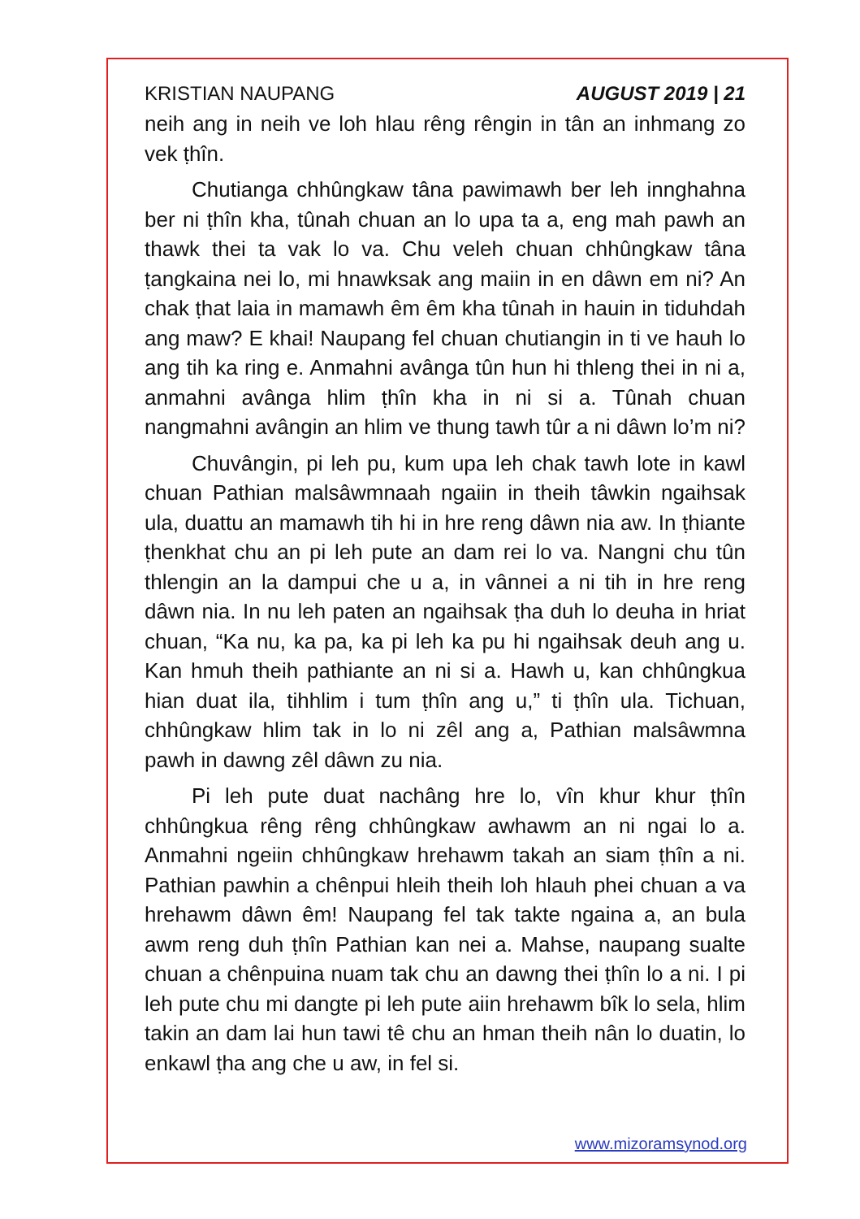KRISTIAN NAUPANG AUGUST 2019 | 21
neih ang in neih ve loh hlau rêng rêngin in tân an inhmang zo vek ṭhîn.
Chutianga chhûngkaw tâna pawimawh ber leh innghahna ber ni ṭhîn kha, tûnah chuan an lo upa ta a, eng mah pawh an thawk thei ta vak lo va. Chu veleh chuan chhûngkaw tâna ṭangkaina nei lo, mi hnawksak ang maiin in en dâwn em ni? An chak ṭhat laia in mamawh êm êm kha tûnah in hauin in tiduhdah ang maw? E khai! Naupang fel chuan chutiangin in ti ve hauh lo ang tih ka ring e. Anmahni avânga tûn hun hi thleng thei in ni a, anmahni avânga hlim ṭhîn kha in ni si a. Tûnah chuan nangmahni avângin an hlim ve thung tawh tûr a ni dâwn lo’m ni?
Chuvângin, pi leh pu, kum upa leh chak tawh lote in kawl chuan Pathian malsâwmnaah ngaiin in theih tâwkin ngaihsak ula, duattu an mamawh tih hi in hre reng dâwn nia aw. In ṭhiante ṭhenkhat chu an pi leh pute an dam rei lo va. Nangni chu tûn thlengin an la dampui che u a, in vânnei a ni tih in hre reng dâwn nia. In nu leh paten an ngaihsak ṭha duh lo deuha in hriat chuan, “Ka nu, ka pa, ka pi leh ka pu hi ngaihsak deuh ang u. Kan hmuh theih pathiante an ni si a. Hawh u, kan chhûngkua hian duat ila, tihhlim i tum ṭhîn ang u,” ti ṭhîn ula. Tichuan, chhûngkaw hlim tak in lo ni zêl ang a, Pathian malsâwmna pawh in dawng zêl dâwn zu nia.
Pi leh pute duat nachâng hre lo, vîn khur khur ṭhîn chhûngkua rêng rêng chhûngkaw awhawm an ni ngai lo a. Anmahni ngeiin chhûngkaw hrehawm takah an siam ṭhîn a ni. Pathian pawhin a chênpui hleih theih loh hlauh phei chuan a va hrehawm dâwn êm! Naupang fel tak takte ngaina a, an bula awm reng duh ṭhîn Pathian kan nei a. Mahse, naupang sualte chuan a chênpuina nuam tak chu an dawng thei ṭhîn lo a ni. I pi leh pute chu mi dangte pi leh pute aiin hrehawm bîk lo sela, hlim takin an dam lai hun tawi tê chu an hman theih nân lo duatin, lo enkawl ṭha ang che u aw, in fel si.
www.mizoramsynod.org